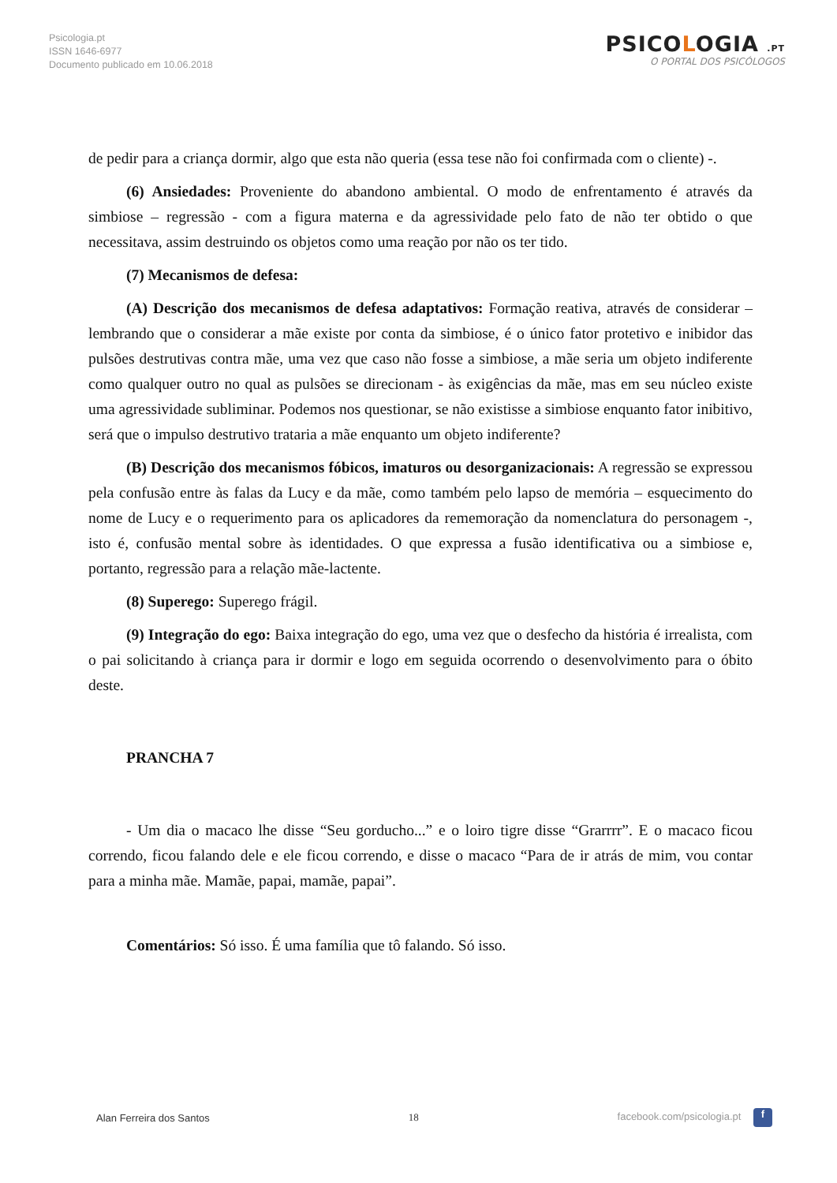Psicologia.pt
ISSN 1646-6977
Documento publicado em 10.06.2018
PSICOLOGIA .PT
O PORTAL DOS PSICÓLOGOS
de pedir para a criança dormir, algo que esta não queria (essa tese não foi confirmada com o cliente) -.
(6) Ansiedades: Proveniente do abandono ambiental. O modo de enfrentamento é através da simbiose – regressão - com a figura materna e da agressividade pelo fato de não ter obtido o que necessitava, assim destruindo os objetos como uma reação por não os ter tido.
(7) Mecanismos de defesa:
(A) Descrição dos mecanismos de defesa adaptativos: Formação reativa, através de considerar – lembrando que o considerar a mãe existe por conta da simbiose, é o único fator protetivo e inibidor das pulsões destrutivas contra mãe, uma vez que caso não fosse a simbiose, a mãe seria um objeto indiferente como qualquer outro no qual as pulsões se direcionam - às exigências da mãe, mas em seu núcleo existe uma agressividade subliminar. Podemos nos questionar, se não existisse a simbiose enquanto fator inibitivo, será que o impulso destrutivo trataria a mãe enquanto um objeto indiferente?
(B) Descrição dos mecanismos fóbicos, imaturos ou desorganizacionais: A regressão se expressou pela confusão entre às falas da Lucy e da mãe, como também pelo lapso de memória – esquecimento do nome de Lucy e o requerimento para os aplicadores da rememoração da nomenclatura do personagem -, isto é, confusão mental sobre às identidades. O que expressa a fusão identificativa ou a simbiose e, portanto, regressão para a relação mãe-lactente.
(8) Superego: Superego frágil.
(9) Integração do ego: Baixa integração do ego, uma vez que o desfecho da história é irrealista, com o pai solicitando à criança para ir dormir e logo em seguida ocorrendo o desenvolvimento para o óbito deste.
PRANCHA 7
- Um dia o macaco lhe disse “Seu gorducho...” e o loiro tigre disse “Grarrrr”. E o macaco ficou correndo, ficou falando dele e ele ficou correndo, e disse o macaco “Para de ir atrás de mim, vou contar para a minha mãe. Mamãe, papai, mamãe, papai”.
Comentários: Só isso. É uma família que tô falando. Só isso.
Alan Ferreira dos Santos 18 facebook.com/psicologia.pt f